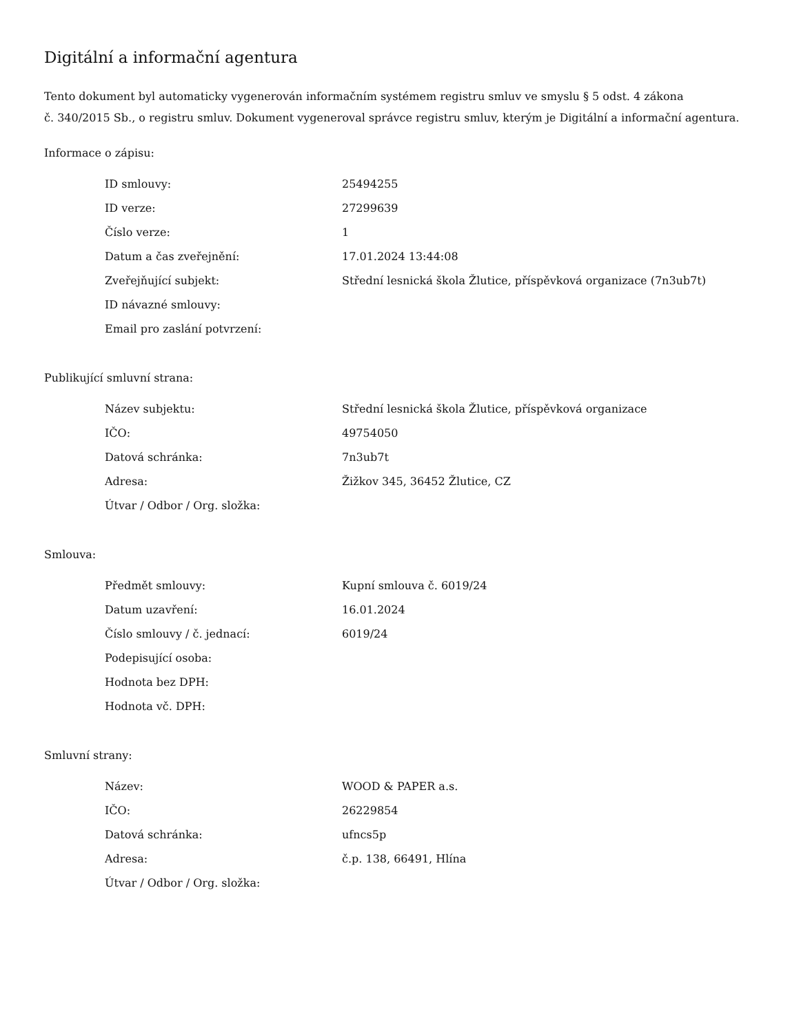Digitální a informační agentura
Tento dokument byl automaticky vygenerován informačním systémem registru smluv ve smyslu § 5 odst. 4 zákona
č. 340/2015 Sb., o registru smluv. Dokument vygeneroval správce registru smluv, kterým je Digitální a informační agentura.
Informace o zápisu:
| ID smlouvy: | 25494255 |
| ID verze: | 27299639 |
| Číslo verze: | 1 |
| Datum a čas zveřejnění: | 17.01.2024 13:44:08 |
| Zveřejňující subjekt: | Střední lesnická škola Žlutice, příspěvková organizace (7n3ub7t) |
| ID návazné smlouvy: | |
| Email pro zaslání potvrzení: | |
Publikující smluvní strana:
| Název subjektu: | Střední lesnická škola Žlutice, příspěvková organizace |
| IČO: | 49754050 |
| Datová schránka: | 7n3ub7t |
| Adresa: | Žižkov 345, 36452 Žlutice, CZ |
| Útvar / Odbor / Org. složka: | |
Smlouva:
| Předmět smlouvy: | Kupní smlouva č. 6019/24 |
| Datum uzavření: | 16.01.2024 |
| Číslo smlouvy / č. jednací: | 6019/24 |
| Podepisující osoba: | |
| Hodnota bez DPH: | |
| Hodnota vč. DPH: | |
Smluvní strany:
| Název: | WOOD & PAPER a.s. |
| IČO: | 26229854 |
| Datová schránka: | ufncs5p |
| Adresa: | č.p. 138, 66491, Hlína |
| Útvar / Odbor / Org. složka: | |